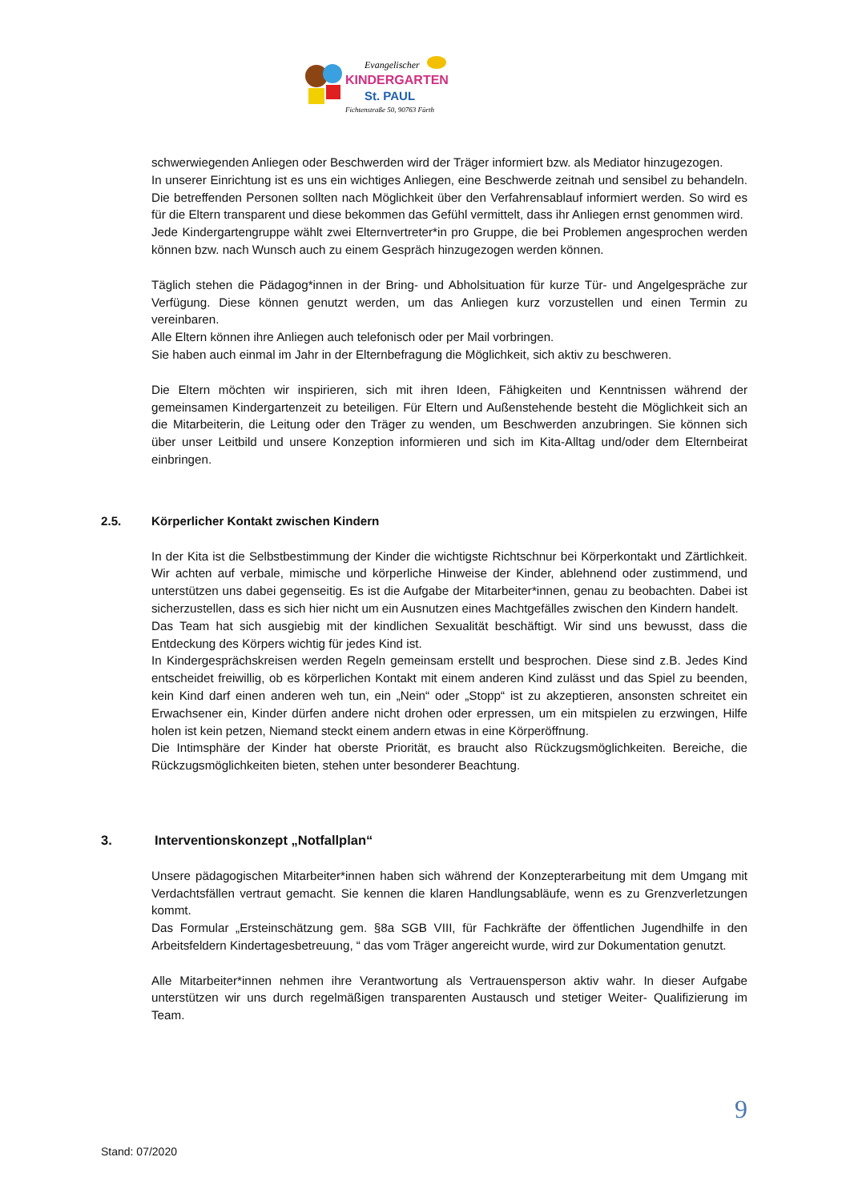Evangelischer
KINDERGARTEN
St. PAUL
Fichtenstraße 50, 90763 Fürth
schwerwiegenden Anliegen oder Beschwerden wird der Träger informiert bzw. als Mediator hinzugezogen.
In unserer Einrichtung ist es uns ein wichtiges Anliegen, eine Beschwerde zeitnah und sensibel zu behandeln. Die betreffenden Personen sollten nach Möglichkeit über den Verfahrensablauf informiert werden. So wird es für die Eltern transparent und diese bekommen das Gefühl vermittelt, dass ihr Anliegen ernst genommen wird.
Jede Kindergartengruppe wählt zwei Elternvertreter*in pro Gruppe, die bei Problemen angesprochen werden können bzw. nach Wunsch auch zu einem Gespräch hinzugezogen werden können.
Täglich stehen die Pädagog*innen in der Bring- und Abholsituation für kurze Tür- und Angelgespräche zur Verfügung. Diese können genutzt werden, um das Anliegen kurz vorzustellen und einen Termin zu vereinbaren.
Alle Eltern können ihre Anliegen auch telefonisch oder per Mail vorbringen.
Sie haben auch einmal im Jahr in der Elternbefragung die Möglichkeit, sich aktiv zu beschweren.
Die Eltern möchten wir inspirieren, sich mit ihren Ideen, Fähigkeiten und Kenntnissen während der gemeinsamen Kindergartenzeit zu beteiligen. Für Eltern und Außenstehende besteht die Möglichkeit sich an die Mitarbeiterin, die Leitung oder den Träger zu wenden, um Beschwerden anzubringen. Sie können sich über unser Leitbild und unsere Konzeption informieren und sich im Kita-Alltag und/oder dem Elternbeirat einbringen.
2.5. Körperlicher Kontakt zwischen Kindern
In der Kita ist die Selbstbestimmung der Kinder die wichtigste Richtschnur bei Körperkontakt und Zärtlichkeit. Wir achten auf verbale, mimische und körperliche Hinweise der Kinder, ablehnend oder zustimmend, und unterstützen uns dabei gegenseitig. Es ist die Aufgabe der Mitarbeiter*innen, genau zu beobachten. Dabei ist sicherzustellen, dass es sich hier nicht um ein Ausnutzen eines Machtgefälles zwischen den Kindern handelt.
Das Team hat sich ausgiebig mit der kindlichen Sexualität beschäftigt. Wir sind uns bewusst, dass die Entdeckung des Körpers wichtig für jedes Kind ist.
In Kindergesprächskreisen werden Regeln gemeinsam erstellt und besprochen. Diese sind z.B. Jedes Kind entscheidet freiwillig, ob es körperlichen Kontakt mit einem anderen Kind zulässt und das Spiel zu beenden, kein Kind darf einen anderen weh tun, ein „Nein“ oder „Stopp“ ist zu akzeptieren, ansonsten schreitet ein Erwachsener ein, Kinder dürfen andere nicht drohen oder erpressen, um ein mitspielen zu erzwingen, Hilfe holen ist kein petzen, Niemand steckt einem andern etwas in eine Körperöffnung.
Die Intimsphäre der Kinder hat oberste Priorität, es braucht also Rückzugsmöglichkeiten. Bereiche, die Rückzugsmöglichkeiten bieten, stehen unter besonderer Beachtung.
3. Interventionskonzept „Notfallplan“
Unsere pädagogischen Mitarbeiter*innen haben sich während der Konzepterarbeitung mit dem Umgang mit Verdachtsfällen vertraut gemacht. Sie kennen die klaren Handlungsabläufe, wenn es zu Grenzverletzungen kommt.
Das Formular „Ersteinschätzung gem. §8a SGB VIII, für Fachkräfte der öffentlichen Jugendhilfe in den Arbeitsfeldern Kindertagesbetreuung, “ das vom Träger angereicht wurde, wird zur Dokumentation genutzt.
Alle Mitarbeiter*innen nehmen ihre Verantwortung als Vertrauensperson aktiv wahr. In dieser Aufgabe unterstützen wir uns durch regelmäßigen transparenten Austausch und stetiger Weiter- Qualifizierung im Team.
9
Stand: 07/2020